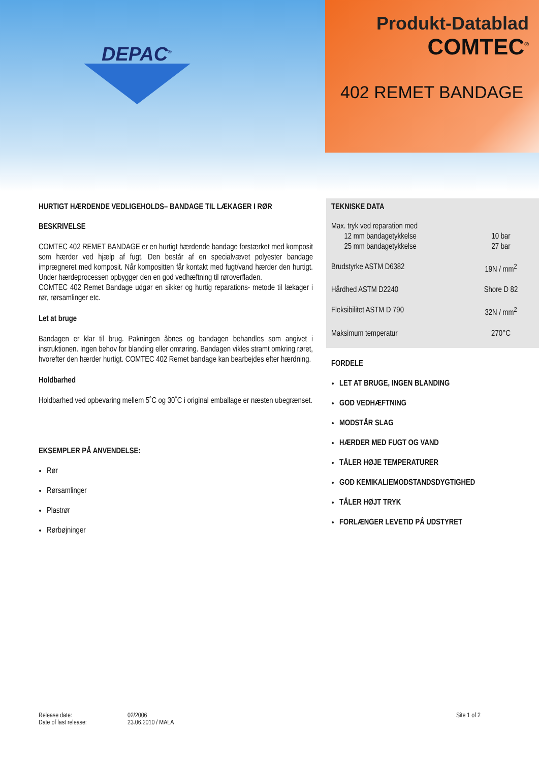DEPAC<sup>®</sup>
Produkt-Datablad
COMTEC<sup>®</sup>
402 REMET BANDAGE
HURTIGT HÆRDENDE VEDLIGEHOLDS– BANDAGE TIL LÆKAGER I RØR
BESKRIVELSE
COMTEC 402 REMET BANDAGE er en hurtigt hærdende bandage forstærket med komposit som hærder ved hjælp af fugt. Den består af en specialvævet polyester bandage imprægneret med komposit. Når kompositten får kontakt med fugt/vand hærder den hurtigt. Under hærdeprocessen opbygger den en god vedhæftning til røroverfladen.
COMTEC 402 Remet Bandage udgør en sikker og hurtig reparations- metode til lækager i rør, rørsamlinger etc.
Let at bruge
Bandagen er klar til brug. Pakningen åbnes og bandagen behandles som angivet i instruktionen. Ingen behov for blanding eller omrøring. Bandagen vikles stramt omkring røret, hvorefter den hærder hurtigt. COMTEC 402 Remet bandage kan bearbejdes efter hærdning.
Holdbarhed
Holdbarhed ved opbevaring mellem 5˚C og 30˚C i original emballage er næsten ubegrænset.
EKSEMPLER PÅ ANVENDELSE:
Rør
Rørsamlinger
Plastrør
Rørbøjninger
TEKNISKE DATA
| Max. tryk ved reparation med 12 mm bandagetykkelse 25 mm bandagetykkelse | 10 bar 27 bar |
| Brudstyrke ASTM D6382 | 19N / mm<sup>2</sup> |
| Hårdhed ASTM D2240 | Shore D 82 |
| Fleksibilitet ASTM D 790 | 32N / mm<sup>2</sup> |
| Maksimum temperatur | 270°C |
FORDELE
LET AT BRUGE, INGEN BLANDING
GOD VEDHÆFTNING
MODSTÅR SLAG
HÆRDER MED FUGT OG VAND
TÅLER HØJE TEMPERATURER
GOD KEMIKALIEMODSTANDSDYGTIGHED
TÅLER HØJT TRYK
FORLÆNGER LEVETID PÅ UDSTYRET
Release date:
Date of last release:
02/2006
23.06.2010 / MALA
Site 1 of 2